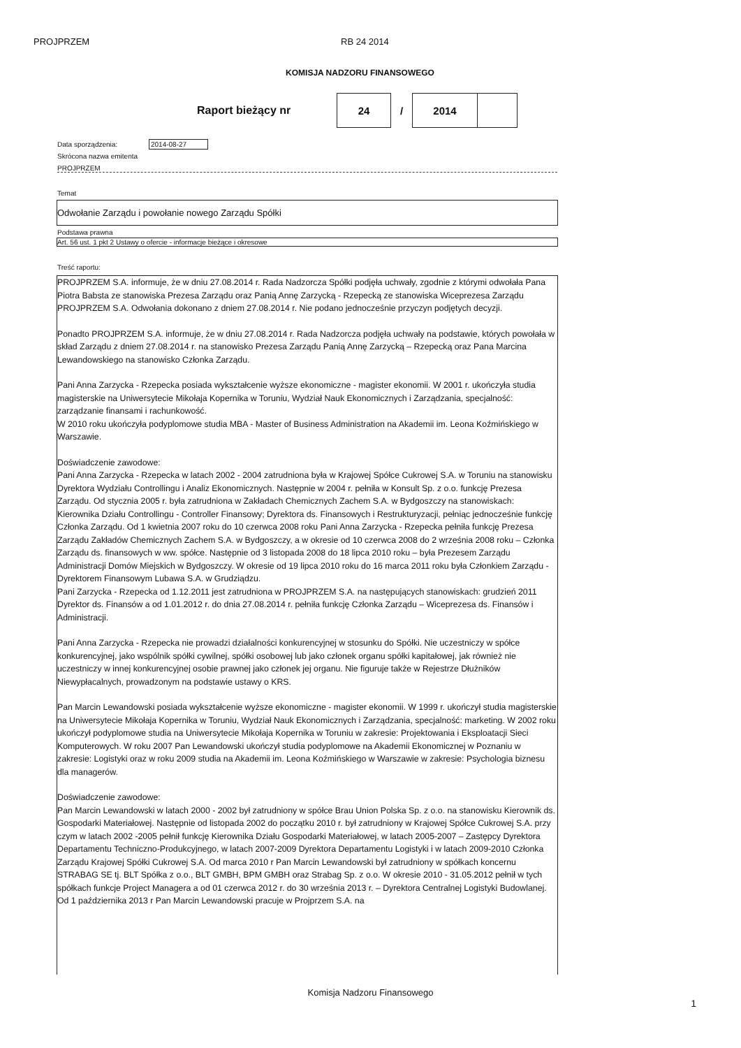PROJPRZEM RB 24 2014
KOMISJA NADZORU FINANSOWEGO
Raport bieżący nr
| 24 | / | 2014 | |
Data sporządzenia: 2014-08-27
Skrócona nazwa emitenta
PROJPRZEM
Temat
Odwołanie Zarządu i powołanie nowego Zarządu Spółki
Podstawa prawna
Art. 56 ust. 1 pkt 2 Ustawy o ofercie - informacje bieżące i okresowe
Treść raportu:
PROJPRZEM S.A. informuje, że w dniu 27.08.2014 r. Rada Nadzorcza Spółki podjęła uchwały, zgodnie z którymi odwołała Pana Piotra Babsta ze stanowiska Prezesa Zarządu oraz Panią Annę Zarzycką - Rzepecką ze stanowiska Wiceprezesa Zarządu PROJPRZEM S.A. Odwołania dokonano z dniem 27.08.2014 r. Nie podano jednocześnie przyczyn podjętych decyzji.
Ponadto PROJPRZEM S.A. informuje, że w dniu 27.08.2014 r. Rada Nadzorcza podjęła uchwały na podstawie, których powołała w skład Zarządu z dniem 27.08.2014 r. na stanowisko Prezesa Zarządu Panią Annę Zarzycką – Rzepecką oraz Pana Marcina Lewandowskiego na stanowisko Członka Zarządu.
Pani Anna Zarzycka - Rzepecka posiada wykształcenie wyższe ekonomiczne - magister ekonomii. W 2001 r. ukończyła studia magisterskie na Uniwersytecie Mikołaja Kopernika w Toruniu, Wydział Nauk Ekonomicznych i Zarządzania, specjalność: zarządzanie finansami i rachunkowość.
W 2010 roku ukończyła podyplomowe studia MBA - Master of Business Administration na Akademii im. Leona Koźmińskiego w Warszawie.
Doświadczenie zawodowe:
Pani Anna Zarzycka - Rzepecka w latach 2002 - 2004 zatrudniona była w Krajowej Spółce Cukrowej S.A. w Toruniu na stanowisku Dyrektora Wydziału Controllingu i Analiz Ekonomicznych. Następnie w 2004 r. pełniła w Konsult Sp. z o.o. funkcję Prezesa Zarządu. Od stycznia 2005 r. była zatrudniona w Zakładach Chemicznych Zachem S.A. w Bydgoszczy na stanowiskach: Kierownika Działu Controllingu - Controller Finansowy; Dyrektora ds. Finansowych i Restrukturyzacji, pełniąc jednocześnie funkcję Członka Zarządu. Od 1 kwietnia 2007 roku do 10 czerwca 2008 roku Pani Anna Zarzycka - Rzepecka pełniła funkcję Prezesa Zarządu Zakładów Chemicznych Zachem S.A. w Bydgoszczy, a w okresie od 10 czerwca 2008 do 2 września 2008 roku – Członka Zarządu ds. finansowych w ww. spółce. Następnie od 3 listopada 2008 do 18 lipca 2010 roku – była Prezesem Zarządu Administracji Domów Miejskich w Bydgoszczy. W okresie od 19 lipca 2010 roku do 16 marca 2011 roku była Członkiem Zarządu - Dyrektorem Finansowym Lubawa S.A. w Grudziądzu.
Pani Zarzycka - Rzepecka od 1.12.2011 jest zatrudniona w PROJPRZEM S.A. na następujących stanowiskach: grudzień 2011 Dyrektor ds. Finansów a od 1.01.2012 r. do dnia 27.08.2014 r. pełniła funkcję Członka Zarządu – Wiceprezesa ds. Finansów i Administracji.
Pani Anna Zarzycka - Rzepecka nie prowadzi działalności konkurencyjnej w stosunku do Spółki. Nie uczestniczy w spółce konkurencyjnej, jako wspólnik spółki cywilnej, spółki osobowej lub jako członek organu spółki kapitałowej, jak również nie uczestniczy w innej konkurencyjnej osobie prawnej jako członek jej organu. Nie figuruje także w Rejestrze Dłużników Niewypłacalnych, prowadzonym na podstawie ustawy o KRS.
Pan Marcin Lewandowski posiada wykształcenie wyższe ekonomiczne - magister ekonomii. W 1999 r. ukończył studia magisterskie na Uniwersytecie Mikołaja Kopernika w Toruniu, Wydział Nauk Ekonomicznych i Zarządzania, specjalność: marketing. W 2002 roku ukończył podyplomowe studia na Uniwersytecie Mikołaja Kopernika w Toruniu w zakresie: Projektowania i Eksploatacji Sieci Komputerowych. W roku 2007 Pan Lewandowski ukończył studia podyplomowe na Akademii Ekonomicznej w Poznaniu w zakresie: Logistyki oraz w roku 2009 studia na Akademii im. Leona Koźmińskiego w Warszawie w zakresie: Psychologia biznesu dla managerów.
Doświadczenie zawodowe:
Pan Marcin Lewandowski w latach 2000 - 2002 był zatrudniony w spółce Brau Union Polska Sp. z o.o. na stanowisku Kierownik ds. Gospodarki Materiałowej. Następnie od listopada 2002 do początku 2010 r. był zatrudniony w Krajowej Spółce Cukrowej S.A. przy czym w latach 2002 -2005 pełnił funkcję Kierownika Działu Gospodarki Materiałowej, w latach 2005-2007 – Zastępcy Dyrektora Departamentu Techniczno-Produkcyjnego, w latach 2007-2009 Dyrektora Departamentu Logistyki i w latach 2009-2010 Członka Zarządu Krajowej Spółki Cukrowej S.A. Od marca 2010 r Pan Marcin Lewandowski był zatrudniony w spółkach koncernu STRABAG SE tj. BLT Spółka z o.o., BLT GMBH, BPM GMBH oraz Strabag Sp. z o.o. W okresie 2010 - 31.05.2012 pełnił w tych spółkach funkcje Project Managera a od 01 czerwca 2012 r. do 30 września 2013 r. – Dyrektora Centralnej Logistyki Budowlanej. Od 1 października 2013 r Pan Marcin Lewandowski pracuje w Projprzem S.A. na
Komisja Nadzoru Finansowego
1